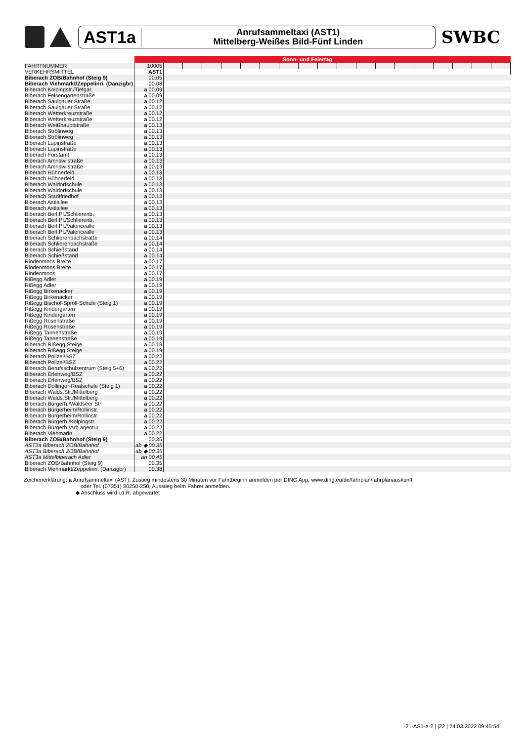AST1a
Anrufsammeltaxi (AST1)
Mittelberg-Weißes Bild-Fünf Linden
SWBC
| | Sonn- und Feiertag | | | | | | | | | | | | | | | | | | |
| FAHRTNUMMER | 10005 | | | | | | | | | | | | | | | | | | |
| VERKEHRSMITTEL | AST1 | | | | | | | | | | | | | | | | | | |
| Biberach ZOB/Bahnhof (Steig 9) | 00.05 | | | | | | | | | | | | | | | | | | |
| Biberach Viehmarkt/Zeppelinri. (Danzigbr) | 00.08 | | | | | | | | | | | | | | | | | | |
| Biberach Kolpingstr./Tiefgar. | a 00.09 | | | | | | | | | | | | | | | | | | |
| Biberach Felsengartenstraße | a 00.09 | | | | | | | | | | | | | | | | | | |
| Biberach Saulgauer Straße | a 00.12 | | | | | | | | | | | | | | | | | | |
| Biberach Saulgauer Straße | a 00.12 | | | | | | | | | | | | | | | | | | |
| Biberach Wetterkreuzstraße | a 00.12 | | | | | | | | | | | | | | | | | | |
| Biberach Wetterkreuzstraße | a 00.12 | | | | | | | | | | | | | | | | | | |
| Biberach Weißhauptstraße | a 00.13 | | | | | | | | | | | | | | | | | | |
| Biberach Strölinweg | a 00.13 | | | | | | | | | | | | | | | | | | |
| Biberach Strölinweg | a 00.13 | | | | | | | | | | | | | | | | | | |
| Biberach Lupinstraße | a 00.13 | | | | | | | | | | | | | | | | | | |
| Biberach Lupinstraße | a 00.13 | | | | | | | | | | | | | | | | | | |
| Biberach Forstamt | a 00.13 | | | | | | | | | | | | | | | | | | |
| Biberach Amriswilstraße | a 00.13 | | | | | | | | | | | | | | | | | | |
| Biberach Amriswilstraße | a 00.13 | | | | | | | | | | | | | | | | | | |
| Biberach Hühnerfeld | a 00.13 | | | | | | | | | | | | | | | | | | |
| Biberach Hühnerfeld | a 00.13 | | | | | | | | | | | | | | | | | | |
| Biberach Waldorfschule | a 00.13 | | | | | | | | | | | | | | | | | | |
| Biberach Waldorfschule | a 00.13 | | | | | | | | | | | | | | | | | | |
| Biberach Stadtfriedhof | a 00.13 | | | | | | | | | | | | | | | | | | |
| Biberach Astiallee | a 00.13 | | | | | | | | | | | | | | | | | | |
| Biberach Astiallee | a 00.13 | | | | | | | | | | | | | | | | | | |
| Biberach Berl.Pl./Schlierenb. | a 00.13 | | | | | | | | | | | | | | | | | | |
| Biberach Berl.Pl./Schlierenb. | a 00.13 | | | | | | | | | | | | | | | | | | |
| Biberach Berl.Pl./Valencealle | a 00.13 | | | | | | | | | | | | | | | | | | |
| Biberach Berl.Pl./Valencealle | a 00.13 | | | | | | | | | | | | | | | | | | |
| Biberach Schlierenbachstraße | a 00.14 | | | | | | | | | | | | | | | | | | |
| Biberach Schlierenbachstraße | a 00.14 | | | | | | | | | | | | | | | | | | |
| Biberach Schießstand | a 00.14 | | | | | | | | | | | | | | | | | | |
| Biberach Schießstand | a 00.14 | | | | | | | | | | | | | | | | | | |
| Rindenmoos Breite | a 00.17 | | | | | | | | | | | | | | | | | | |
| Rindenmoos Breite | a 00.17 | | | | | | | | | | | | | | | | | | |
| Rindenmoos | a 00.17 | | | | | | | | | | | | | | | | | | |
| Rißegg Adler | a 00.19 | | | | | | | | | | | | | | | | | | |
| Rißegg Adler | a 00.19 | | | | | | | | | | | | | | | | | | |
| Rißegg Birkenäcker | a 00.19 | | | | | | | | | | | | | | | | | | |
| Rißegg Birkenäcker | a 00.19 | | | | | | | | | | | | | | | | | | |
| Rißegg Bischof-Sproll-Schule (Steig 1) | a 00.19 | | | | | | | | | | | | | | | | | | |
| Rißegg Kindergarten | a 00.19 | | | | | | | | | | | | | | | | | | |
| Rißegg Kindergarten | a 00.19 | | | | | | | | | | | | | | | | | | |
| Rißegg Rosenstraße | a 00.19 | | | | | | | | | | | | | | | | | | |
| Rißegg Rosenstraße | a 00.19 | | | | | | | | | | | | | | | | | | |
| Rißegg Tannenstraße | a 00.19 | | | | | | | | | | | | | | | | | | |
| Rißegg Tannenstraße | a 00.19 | | | | | | | | | | | | | | | | | | |
| Biberach Rißegg Steige | a 00.19 | | | | | | | | | | | | | | | | | | |
| Biberach Rißegg Steige | a 00.19 | | | | | | | | | | | | | | | | | | |
| Biberach Polizei/BSZ | a 00.22 | | | | | | | | | | | | | | | | | | |
| Biberach Polizei/BSZ | a 00.22 | | | | | | | | | | | | | | | | | | |
| Biberach Berufsschulzentrum (Steig 5+6) | a 00.22 | | | | | | | | | | | | | | | | | | |
| Biberach Erlenweg/BSZ | a 00.22 | | | | | | | | | | | | | | | | | | |
| Biberach Erlenweg/BSZ | a 00.22 | | | | | | | | | | | | | | | | | | |
| Biberach Dollinger-Realschule (Steig 1) | a 00.22 | | | | | | | | | | | | | | | | | | |
| Biberach Walds.Str./Mittelberg | a 00.22 | | | | | | | | | | | | | | | | | | |
| Biberach Walds.Str./Mittelberg | a 00.22 | | | | | | | | | | | | | | | | | | |
| Biberach Bürgerh./Waldseer Str | a 00.22 | | | | | | | | | | | | | | | | | | |
| Biberach Bürgerheim/Rollinstr. | a 00.22 | | | | | | | | | | | | | | | | | | |
| Biberach Bürgerheim/Rollinstr. | a 00.22 | | | | | | | | | | | | | | | | | | |
| Biberach Bürgerh./Kolpingstr. | a 00.22 | | | | | | | | | | | | | | | | | | |
| Biberach Bürgerh./Arb.agentur | a 00.22 | | | | | | | | | | | | | | | | | | |
| Biberach Viehmarkt | a 00.22 | | | | | | | | | | | | | | | | | | |
| Biberach ZOB/Bahnhof (Steig 9) | 00.35 | | | | | | | | | | | | | | | | | | |
| AST2a Biberach ZOB/Bahnhof | ab ◆ 00.35 | | | | | | | | | | | | | | | | | | |
| AST3a Biberach ZOB/Bahnhof | ab ◆ 00.35 | | | | | | | | | | | | | | | | | | |
| AST3a Mittelbiberach Adler | an 00.45 | | | | | | | | | | | | | | | | | | |
| Biberach ZOB/Bahnhof (Steig 9) | 00.35 | | | | | | | | | | | | | | | | | | |
| Biberach Viehmarkt/Zeppelinri. (Danzigbr) | 00.38 | | | | | | | | | | | | | | | | | | |
Zeichenerklärung: a Anrufsammeltaxi (AST): Zustieg mindestens 30 Minuten vor Fahrtbeginn anmelden per DING App, www.ding.eu/de/fahrplan/fahrplanauskunft
oder Tel. (07351) 30250-250, Ausstieg beim Fahrer anmelden.
◆ Anschluss wird i.d.R. abgewartet
21-AS1-e-2 | j22 | 24.03.2022 09:45:54